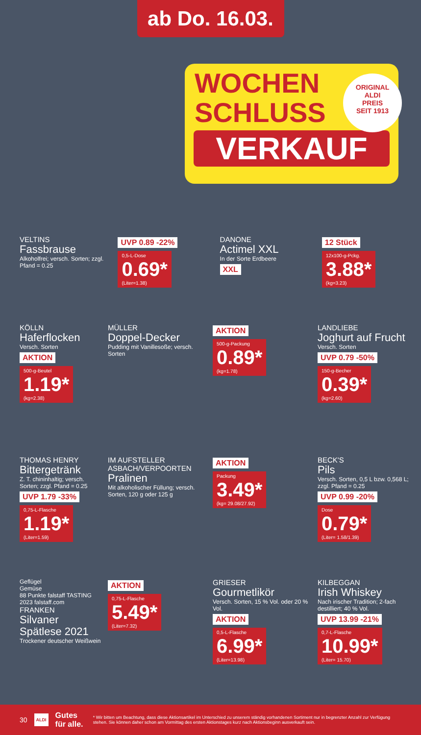ab Do. 16.03.
WOCHEN
SCHLUSS
VERKAUF
ORIGINAL
ALDI
PREIS
SEIT 1913
VELTINS
Fassbrause
Alkoholfrei; versch. Sorten; zzgl. Pfand = 0.25
UVP 0.89 -22%
0,5-L-Dose 0.69* (Liter=1.38)
DANONE
Actimel XXL
In der Sorte Erdbeere
XXL
12 Stück
12x100-g-Pckg. 3.88* (kg=3.23)
KÖLLN
Haferflocken
Versch. Sorten
AKTION
500-g-Beutel 1.19* (kg=2.38)
MÜLLER
Doppel-Decker
Pudding mit Vanillesoße; versch. Sorten
AKTION
500-g-Packung 0.89* (kg=1.78)
LANDLIEBE
Joghurt auf Frucht
Versch. Sorten
UVP 0.79 -50%
150-g-Becher 0.39* (kg=2.60)
THOMAS HENRY
Bittergetränk
Z. T. chininhaltig; versch. Sorten; zzgl. Pfand = 0.25
UVP 1.79 -33%
0,75-L-Flasche 1.19* (Liter=1.59)
IM AUFSTELLER
ASBACH/VERPOORTEN
Pralinen
Mit alkoholischer Füllung; versch. Sorten, 120 g oder 125 g
AKTION
Packung 3.49* (kg= 29.08/27.92)
BECK'S
Pils
Versch. Sorten, 0,5 L bzw. 0,568 L; zzgl. Pfand = 0.25
UVP 0.99 -20%
Dose 0.79* (Liter= 1.58/1.39)
Geflügel
Gemüse
88 Punkte falstaff TASTING 2023 falstaff.com
FRANKEN
Silvaner Spätlese 2021
Trockener deutscher Weißwein
AKTION
0,75-L-Flasche 5.49* (Liter=7.32)
GRIESER
Gourmetlikör
Versch. Sorten, 15 % Vol. oder 20 % Vol.
AKTION
0,5-L-Flasche 6.99* (Liter=13.98)
KILBEGGAN
Irish Whiskey
Nach irischer Tradition; 2-fach destilliert; 40 % Vol.
UVP 13.99 -21%
0,7-L-Flasche 10.99* (Liter= 15.70)
30 ALDI Gutes für alle. * Wir bitten um Beachtung, dass diese Aktionsartikel im Unterschied zu unserem ständig vorhandenen Sortiment nur in begrenzter Anzahl zur Verfügung stehen. Sie können daher schon am Vormittag des ersten Aktionstages kurz nach Aktionsbeginn ausverkauft sein.